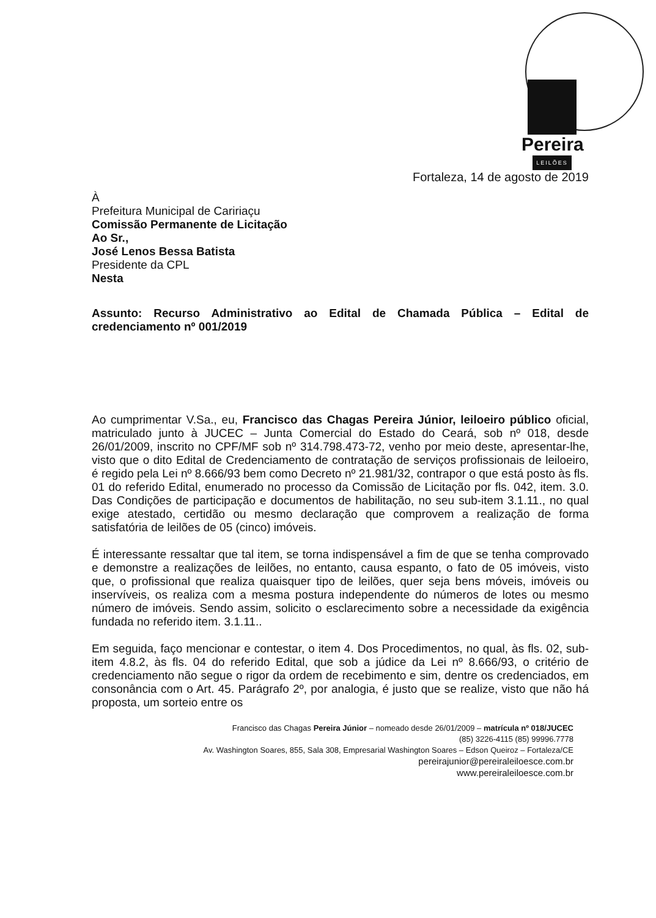Pereira
LEILÕES
Fortaleza, 14 de agosto de 2019
À
Prefeitura Municipal de Caririaçu
Comissão Permanente de Licitação
Ao Sr.,
José Lenos Bessa Batista
Presidente da CPL
Nesta
Assunto: Recurso Administrativo ao Edital de Chamada Pública – Edital de credenciamento nº 001/2019
Ao cumprimentar V.Sa., eu, Francisco das Chagas Pereira Júnior, leiloeiro público oficial, matriculado junto à JUCEC – Junta Comercial do Estado do Ceará, sob nº 018, desde 26/01/2009, inscrito no CPF/MF sob nº 314.798.473-72, venho por meio deste, apresentar-lhe, visto que o dito Edital de Credenciamento de contratação de serviços profissionais de leiloeiro, é regido pela Lei nº 8.666/93 bem como Decreto nº 21.981/32, contrapor o que está posto às fls. 01 do referido Edital, enumerado no processo da Comissão de Licitação por fls. 042, item. 3.0. Das Condições de participação e documentos de habilitação, no seu sub-item 3.1.11., no qual exige atestado, certidão ou mesmo declaração que comprovem a realização de forma satisfatória de leilões de 05 (cinco) imóveis.
É interessante ressaltar que tal item, se torna indispensável a fim de que se tenha comprovado e demonstre a realizações de leilões, no entanto, causa espanto, o fato de 05 imóveis, visto que, o profissional que realiza quaisquer tipo de leilões, quer seja bens móveis, imóveis ou inservíveis, os realiza com a mesma postura independente do números de lotes ou mesmo número de imóveis. Sendo assim, solicito o esclarecimento sobre a necessidade da exigência fundada no referido item. 3.1.11..
Em seguida, faço mencionar e contestar, o item 4. Dos Procedimentos, no qual, às fls. 02, sub-item 4.8.2, às fls. 04 do referido Edital, que sob a júdice da Lei nº 8.666/93, o critério de credenciamento não segue o rigor da ordem de recebimento e sim, dentre os credenciados, em consonância com o Art. 45. Parágrafo 2º, por analogia, é justo que se realize, visto que não há proposta, um sorteio entre os
Francisco das Chagas Pereira Júnior – nomeado desde 26/01/2009 – matrícula nº 018/JUCEC
(85) 3226-4115 (85) 99996.7778
Av. Washington Soares, 855, Sala 308, Empresarial Washington Soares – Edson Queiroz – Fortaleza/CE
pereirajunior@pereiraleiloesce.com.br
www.pereiraleiloesce.com.br